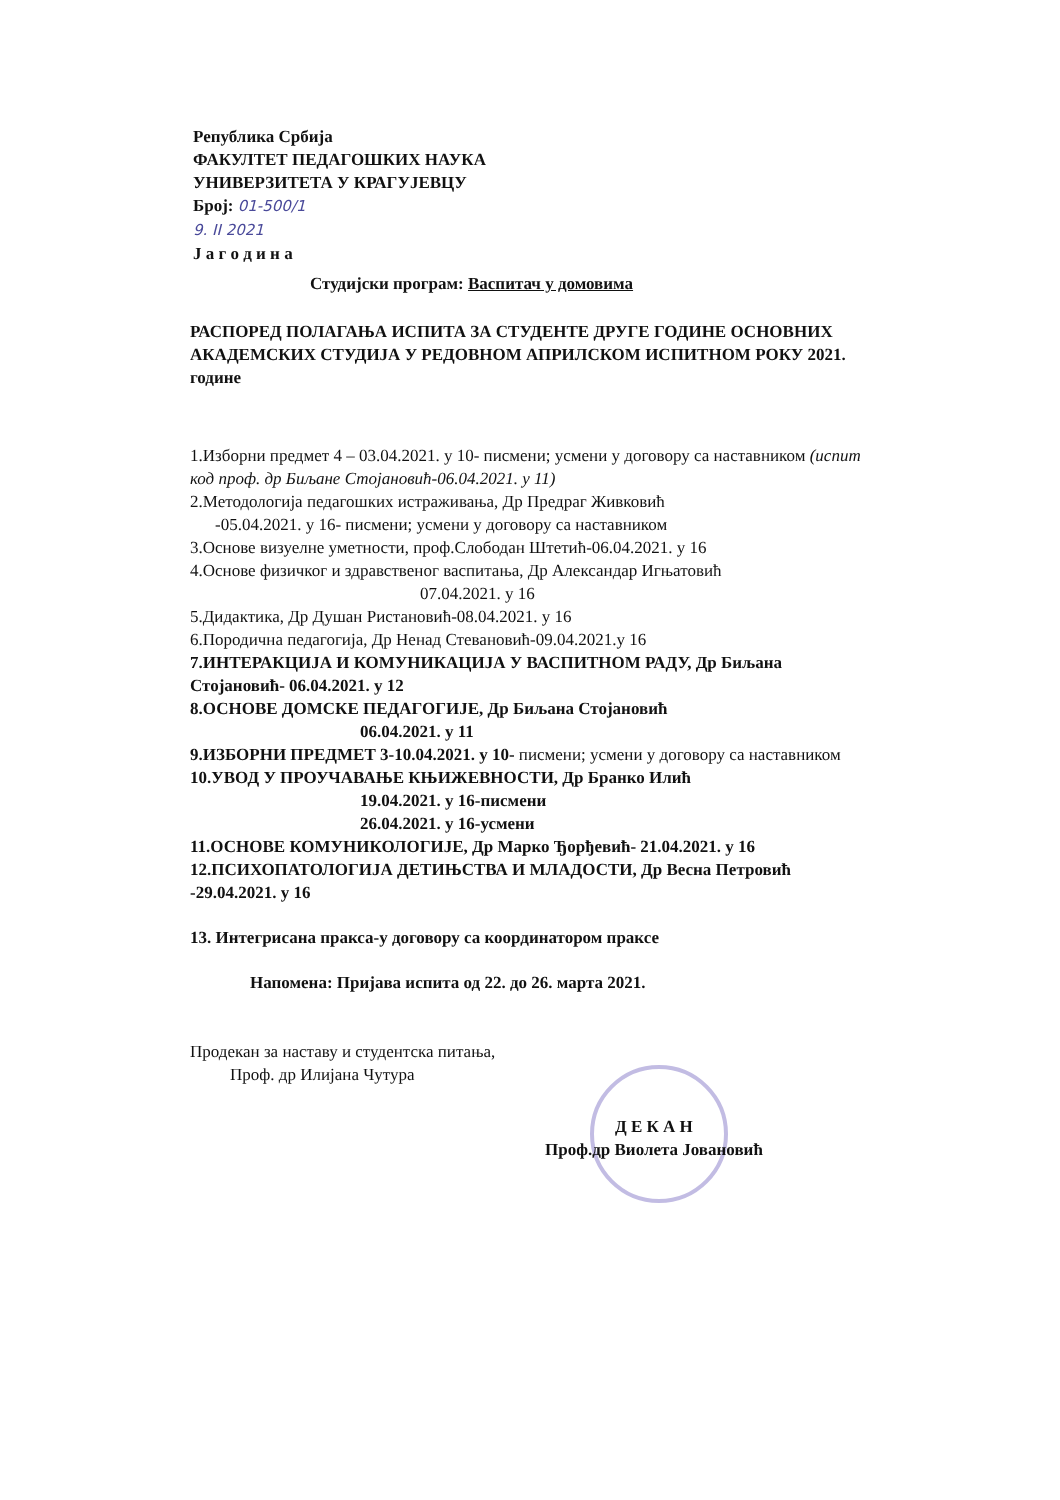Република Србија
ФАКУЛТЕТ ПЕДАГОШКИХ НАУКА
УНИВЕРЗИТЕТА У КРАГУЈЕВЦУ
Број: 01-500/1
9. II 2021
Ј а г о д и н а
Студијски програм: Васпитач у домовима
РАСПОРЕД ПОЛАГАЊА ИСПИТА ЗА СТУДЕНТЕ ДРУГЕ ГОДИНЕ ОСНОВНИХ АКАДЕМСКИХ СТУДИЈА У РЕДОВНОМ АПРИЛСКОМ ИСПИТНОМ РОКУ 2021. године
1.Изборни предмет 4 – 03.04.2021. у 10- писмени; усмени у договору са наставником (испит код проф. др Биљане Стојановић-06.04.2021. у 11)
2.Методологија педагошких истраживања, Др Предраг Живковић
-05.04.2021. у 16- писмени; усмени у договору са наставником
3.Основе визуелне уметности, проф.Слободан Штетић-06.04.2021. у 16
4.Основе физичког и здравственог васпитања, Др Александар Игњатовић
07.04.2021. у 16
5.Дидактика, Др Душан Ристановић-08.04.2021. у 16
6.Породична педагогија, Др Ненад Стевановић-09.04.2021.у 16
7.ИНТЕРАКЦИЈА И КОМУНИКАЦИЈА У ВАСПИТНОМ РАДУ, Др Биљана Стојановић- 06.04.2021. у 12
8.ОСНОВЕ ДОМСКЕ ПЕДАГОГИЈЕ, Др Биљана Стојановић
06.04.2021. у 11
9.ИЗБОРНИ ПРЕДМЕТ 3-10.04.2021. у 10- писмени; усмени у договору са наставником
10.УВОД У ПРОУЧАВАЊЕ КЊИЖЕВНОСТИ, Др Бранко Илић
19.04.2021. у 16-писмени
26.04.2021. у 16-усмени
11.ОСНОВЕ КОМУНИКОЛОГИЈЕ, Др Марко Ђорђевић- 21.04.2021. у 16
12.ПСИХОПАТОЛОГИЈА ДЕТИЊСТВА И МЛАДОСТИ, Др Весна Петровић -29.04.2021. у 16
13. Интегрисана пракса-у договору са координатором праксе
Напомена: Пријава испита од 22. до 26. марта 2021.
Продекан за наставу и студентска питања,
Проф. др Илијана Чутура
Д Е К А Н
Проф.др Виолета Јовановић